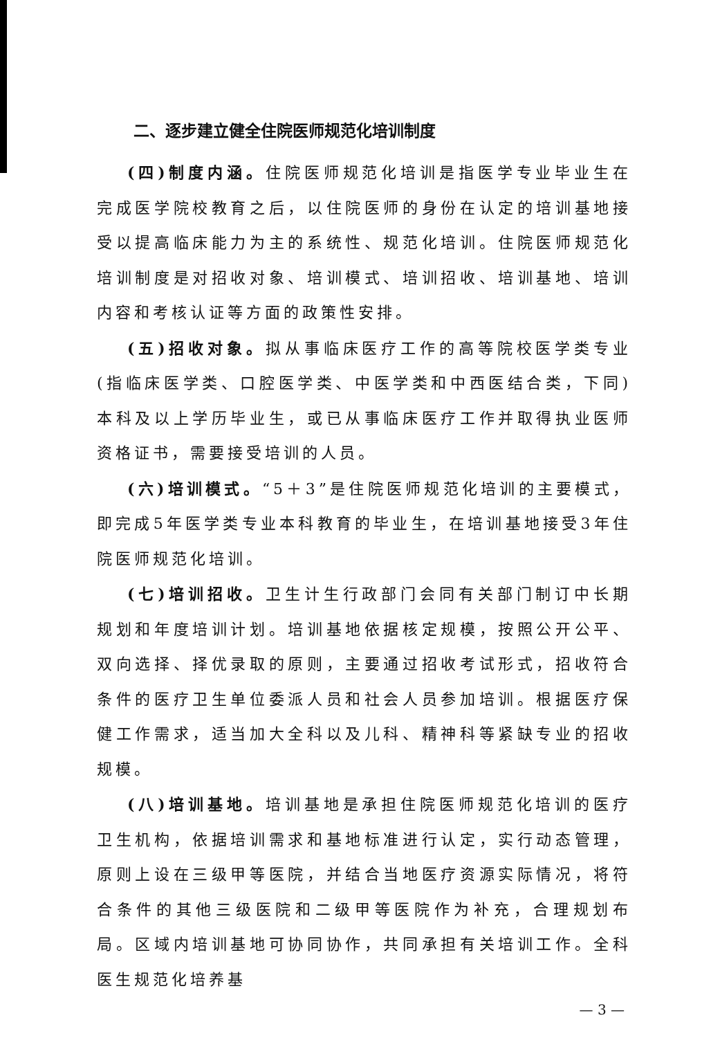二、逐步建立健全住院医师规范化培训制度
(四)制度内涵。住院医师规范化培训是指医学专业毕业生在完成医学院校教育之后，以住院医师的身份在认定的培训基地接受以提高临床能力为主的系统性、规范化培训。住院医师规范化培训制度是对招收对象、培训模式、培训招收、培训基地、培训内容和考核认证等方面的政策性安排。
(五)招收对象。拟从事临床医疗工作的高等院校医学类专业(指临床医学类、口腔医学类、中医学类和中西医结合类，下同)本科及以上学历毕业生，或已从事临床医疗工作并取得执业医师资格证书，需要接受培训的人员。
(六)培训模式。“5＋3”是住院医师规范化培训的主要模式，即完成5年医学类专业本科教育的毕业生，在培训基地接受3年住院医师规范化培训。
(七)培训招收。卫生计生行政部门会同有关部门制订中长期规划和年度培训计划。培训基地依据核定规模，按照公开公平、双向选择、择优录取的原则，主要通过招收考试形式，招收符合条件的医疗卫生单位委派人员和社会人员参加培训。根据医疗保健工作需求，适当加大全科以及儿科、精神科等紧缺专业的招收规模。
(八)培训基地。培训基地是承担住院医师规范化培训的医疗卫生机构，依据培训需求和基地标准进行认定，实行动态管理，原则上设在三级甲等医院，并结合当地医疗资源实际情况，将符合条件的其他三级医院和二级甲等医院作为补充，合理规划布局。区域内培训基地可协同协作，共同承担有关培训工作。全科医生规范化培养基
— 3 —